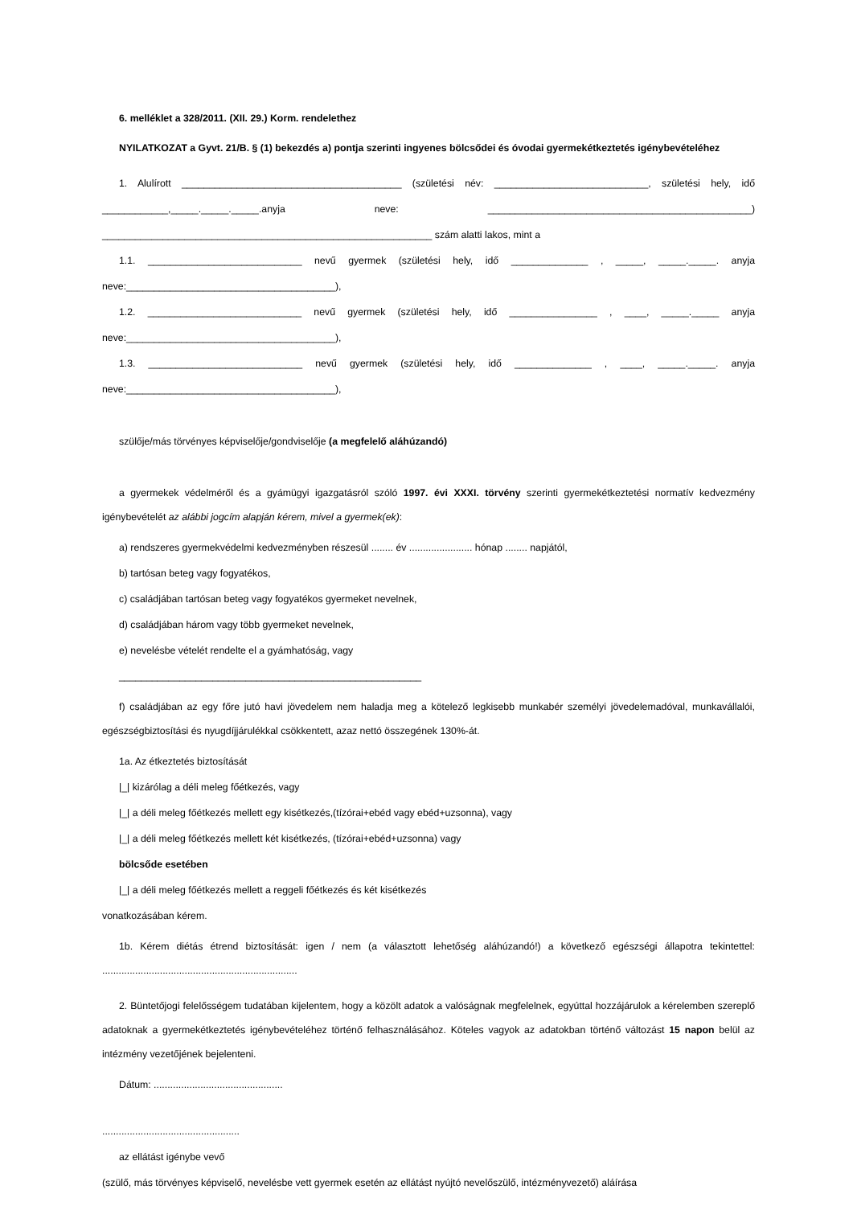6. melléklet a 328/2011. (XII. 29.) Korm. rendelethez
NYILATKOZAT a Gyvt. 21/B. § (1) bekezdés a) pontja szerinti ingyenes bölcsődei és óvodai gyermekétkeztetés igénybevételéhez
1. Alulírott ________________________________________ (születési név: ____________________________, születési hely, idő ____________,_____._____._____.anyja neve: ________________________________________________) ____________________________________________________________ szám alatti lakos, mint a
1.1. ____________________________ nevű gyermek (születési hely, idő ______________ , _____, _____._____. anyja neve:______________________________________),
1.2. ____________________________ nevű gyermek (születési hely, idő ________________ , ____, _____._____ anyja neve:______________________________________),
1.3. ____________________________ nevű gyermek (születési hely, idő ______________ , ____, _____._____. anyja neve:______________________________________),
szülője/más törvényes képviselője/gondviselője (a megfelelő aláhúzandó)
a gyermekek védelméről és a gyámügyi igazgatásról szóló 1997. évi XXXI. törvény szerinti gyermekétkeztetési normatív kedvezmény igénybevételét az alábbi jogcím alapján kérem, mivel a gyermek(ek):
a) rendszeres gyermekvédelmi kedvezményben részesül ........ év ....................... hónap ........ napjától,
b) tartósan beteg vagy fogyatékos,
c) családjában tartósan beteg vagy fogyatékos gyermeket nevelnek,
d) családjában három vagy több gyermeket nevelnek,
e) nevelésbe vételét rendelte el a gyámhatóság, vagy
_______________________________________________________
f) családjában az egy főre jutó havi jövedelem nem haladja meg a kötelező legkisebb munkabér személyi jövedelemadóval, munkavállalói, egészségbiztosítási és nyugdíjjárulékkal csökkentett, azaz nettó összegének 130%-át.
1a. Az étkeztetés biztosítását
|_| kizárólag a déli meleg főétkezés, vagy
|_| a déli meleg főétkezés mellett egy kisétkezés,(tízórai+ebéd vagy ebéd+uzsonna), vagy
|_| a déli meleg főétkezés mellett két kisétkezés, (tízórai+ebéd+uzsonna) vagy
bölcsőde esetében
|_| a déli meleg főétkezés mellett a reggeli főétkezés és két kisétkezés
vonatkozásában kérem.
1b. Kérem diétás étrend biztosítását: igen / nem (a választott lehetőség aláhúzandó!) a következő egészségi állapotra tekintettel: .......................................................................
2. Büntetőjogi felelősségem tudatában kijelentem, hogy a közölt adatok a valóságnak megfelelnek, egyúttal hozzájárulok a kérelemben szereplő adatoknak a gyermekétkeztetés igénybevételéhez történő felhasználásához. Köteles vagyok az adatokban történő változást 15 napon belül az intézmény vezetőjének bejelenteni.
Dátum: ...............................................
..................................................
az ellátást igénybe vevő
(szülő, más törvényes képviselő, nevelésbe vett gyermek esetén az ellátást nyújtó nevelőszülő, intézményvezető) aláírása